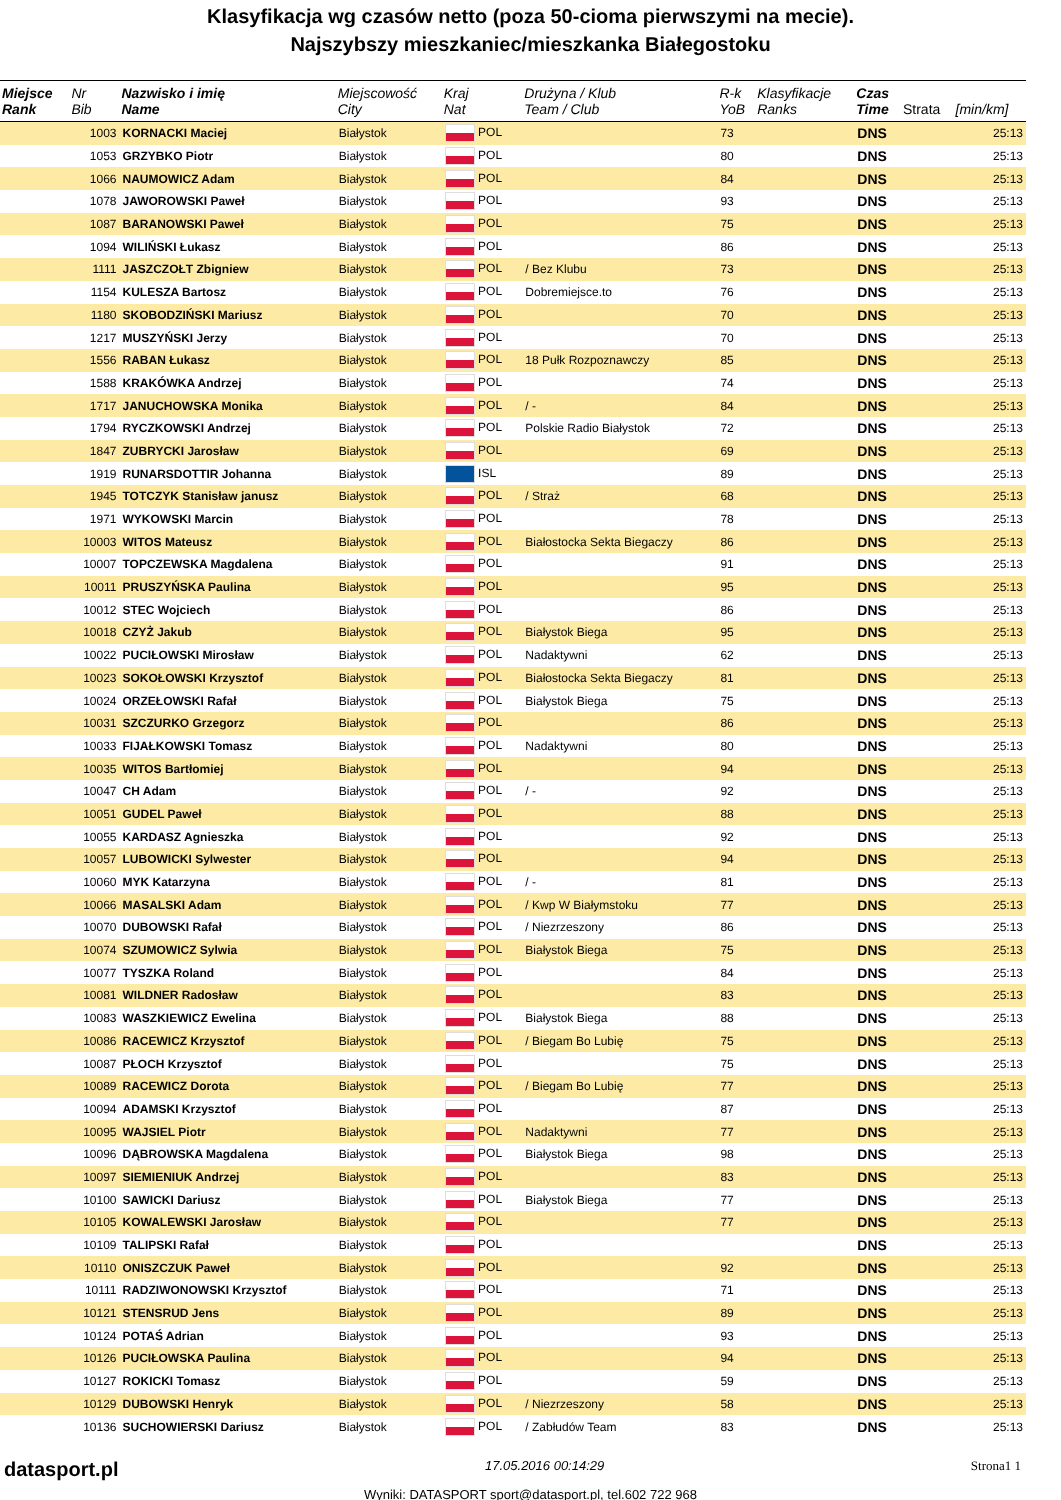Klasyfikacja wg czasów netto (poza 50-cioma pierwszymi na mecie).
Najszybszy mieszkaniec/mieszkanka Białegostoku
| Miejsce Rank | Nr Bib | Nazwisko i imię Name | Miejscowość City | Kraj Nat | Drużyna / Klub Team / Club | R-k YoB | Klasyfikacje Ranks | Czas Time | Strata | [min/km] |
| --- | --- | --- | --- | --- | --- | --- | --- | --- | --- | --- |
| | 1003 | KORNACKI Maciej | Białystok | POL | | 73 | | DNS | | 25:13 |
| | 1053 | GRZYBKO Piotr | Białystok | POL | | 80 | | DNS | | 25:13 |
| | 1066 | NAUMOWICZ Adam | Białystok | POL | | 84 | | DNS | | 25:13 |
| | 1078 | JAWOROWSKI Paweł | Białystok | POL | | 93 | | DNS | | 25:13 |
| | 1087 | BARANOWSKI Paweł | Białystok | POL | | 75 | | DNS | | 25:13 |
| | 1094 | WILIŃSKI Łukasz | Białystok | POL | | 86 | | DNS | | 25:13 |
| | 1111 | JASZCZOŁT Zbigniew | Białystok | POL | / Bez Klubu | 73 | | DNS | | 25:13 |
| | 1154 | KULESZA Bartosz | Białystok | POL | Dobremiejsce.to | 76 | | DNS | | 25:13 |
| | 1180 | SKOBODZIŃSKI Mariusz | Białystok | POL | | 70 | | DNS | | 25:13 |
| | 1217 | MUSZYŃSKI Jerzy | Białystok | POL | | 70 | | DNS | | 25:13 |
| | 1556 | RABAN Łukasz | Białystok | POL | 18 Pułk Rozpoznawczy | 85 | | DNS | | 25:13 |
| | 1588 | KRAKÓWKA Andrzej | Białystok | POL | | 74 | | DNS | | 25:13 |
| | 1717 | JANUCHOWSKA Monika | Białystok | POL | / - | 84 | | DNS | | 25:13 |
| | 1794 | RYCZKOWSKI Andrzej | Białystok | POL | Polskie Radio Białystok | 72 | | DNS | | 25:13 |
| | 1847 | ZUBRYCKI Jarosław | Białystok | POL | | 69 | | DNS | | 25:13 |
| | 1919 | RUNARSDOTTIR Johanna | Białystok | ISL | | 89 | | DNS | | 25:13 |
| | 1945 | TOTCZYK Stanisław janusz | Białystok | POL | / Straż | 68 | | DNS | | 25:13 |
| | 1971 | WYKOWSKI Marcin | Białystok | POL | | 78 | | DNS | | 25:13 |
| | 10003 | WITOS Mateusz | Białystok | POL | Białostocka Sekta Biegaczy | 86 | | DNS | | 25:13 |
| | 10007 | TOPCZEWSKA Magdalena | Białystok | POL | | 91 | | DNS | | 25:13 |
| | 10011 | PRUSZYŃSKA Paulina | Białystok | POL | | 95 | | DNS | | 25:13 |
| | 10012 | STEC Wojciech | Białystok | POL | | 86 | | DNS | | 25:13 |
| | 10018 | CZYŻ Jakub | Białystok | POL | Białystok Biega | 95 | | DNS | | 25:13 |
| | 10022 | PUCIŁOWSKI Mirosław | Białystok | POL | Nadaktywni | 62 | | DNS | | 25:13 |
| | 10023 | SOKOŁOWSKI Krzysztof | Białystok | POL | Białostocka Sekta Biegaczy | 81 | | DNS | | 25:13 |
| | 10024 | ORZEŁOWSKI Rafał | Białystok | POL | Białystok Biega | 75 | | DNS | | 25:13 |
| | 10031 | SZCZURKO Grzegorz | Białystok | POL | | 86 | | DNS | | 25:13 |
| | 10033 | FIJAŁKOWSKI Tomasz | Białystok | POL | Nadaktywni | 80 | | DNS | | 25:13 |
| | 10035 | WITOS Bartłomiej | Białystok | POL | | 94 | | DNS | | 25:13 |
| | 10047 | CH Adam | Białystok | POL | / - | 92 | | DNS | | 25:13 |
| | 10051 | GUDEL Paweł | Białystok | POL | | 88 | | DNS | | 25:13 |
| | 10055 | KARDASZ Agnieszka | Białystok | POL | | 92 | | DNS | | 25:13 |
| | 10057 | LUBOWICKI Sylwester | Białystok | POL | | 94 | | DNS | | 25:13 |
| | 10060 | MYK Katarzyna | Białystok | POL | / - | 81 | | DNS | | 25:13 |
| | 10066 | MASALSKI Adam | Białystok | POL | / Kwp W Białymstoku | 77 | | DNS | | 25:13 |
| | 10070 | DUBOWSKI Rafał | Białystok | POL | / Niezrzeszony | 86 | | DNS | | 25:13 |
| | 10074 | SZUMOWICZ Sylwia | Białystok | POL | Białystok Biega | 75 | | DNS | | 25:13 |
| | 10077 | TYSZKA Roland | Białystok | POL | | 84 | | DNS | | 25:13 |
| | 10081 | WILDNER Radosław | Białystok | POL | | 83 | | DNS | | 25:13 |
| | 10083 | WASZKIEWICZ Ewelina | Białystok | POL | Białystok Biega | 88 | | DNS | | 25:13 |
| | 10086 | RACEWICZ Krzysztof | Białystok | POL | / Biegam Bo Lubię | 75 | | DNS | | 25:13 |
| | 10087 | PŁOCH Krzysztof | Białystok | POL | | 75 | | DNS | | 25:13 |
| | 10089 | RACEWICZ Dorota | Białystok | POL | / Biegam Bo Lubię | 77 | | DNS | | 25:13 |
| | 10094 | ADAMSKI Krzysztof | Białystok | POL | | 87 | | DNS | | 25:13 |
| | 10095 | WAJSIEL Piotr | Białystok | POL | Nadaktywni | 77 | | DNS | | 25:13 |
| | 10096 | DĄBROWSKA Magdalena | Białystok | POL | Białystok Biega | 98 | | DNS | | 25:13 |
| | 10097 | SIEMIENIUK Andrzej | Białystok | POL | | 83 | | DNS | | 25:13 |
| | 10100 | SAWICKI Dariusz | Białystok | POL | Białystok Biega | 77 | | DNS | | 25:13 |
| | 10105 | KOWALEWSKI Jarosław | Białystok | POL | | 77 | | DNS | | 25:13 |
| | 10109 | TALIPSKI Rafał | Białystok | POL | | | | DNS | | 25:13 |
| | 10110 | ONISZCZUK Paweł | Białystok | POL | | 92 | | DNS | | 25:13 |
| | 10111 | RADZIWONOWSKI Krzysztof | Białystok | POL | | 71 | | DNS | | 25:13 |
| | 10121 | STENSRUD Jens | Białystok | POL | | 89 | | DNS | | 25:13 |
| | 10124 | POTAŚ Adrian | Białystok | POL | | 93 | | DNS | | 25:13 |
| | 10126 | PUCIŁOWSKA Paulina | Białystok | POL | | 94 | | DNS | | 25:13 |
| | 10127 | ROKICKI Tomasz | Białystok | POL | | 59 | | DNS | | 25:13 |
| | 10129 | DUBOWSKI Henryk | Białystok | POL | / Niezrzeszony | 58 | | DNS | | 25:13 |
| | 10136 | SUCHOWIERSKI Dariusz | Białystok | POL | / Zabłudów Team | 83 | | DNS | | 25:13 |
datasport.pl 17.05.2016 00:14:29 Strona1 1
Wyniki: DATASPORT sport@datasport.pl, tel.602 722 968